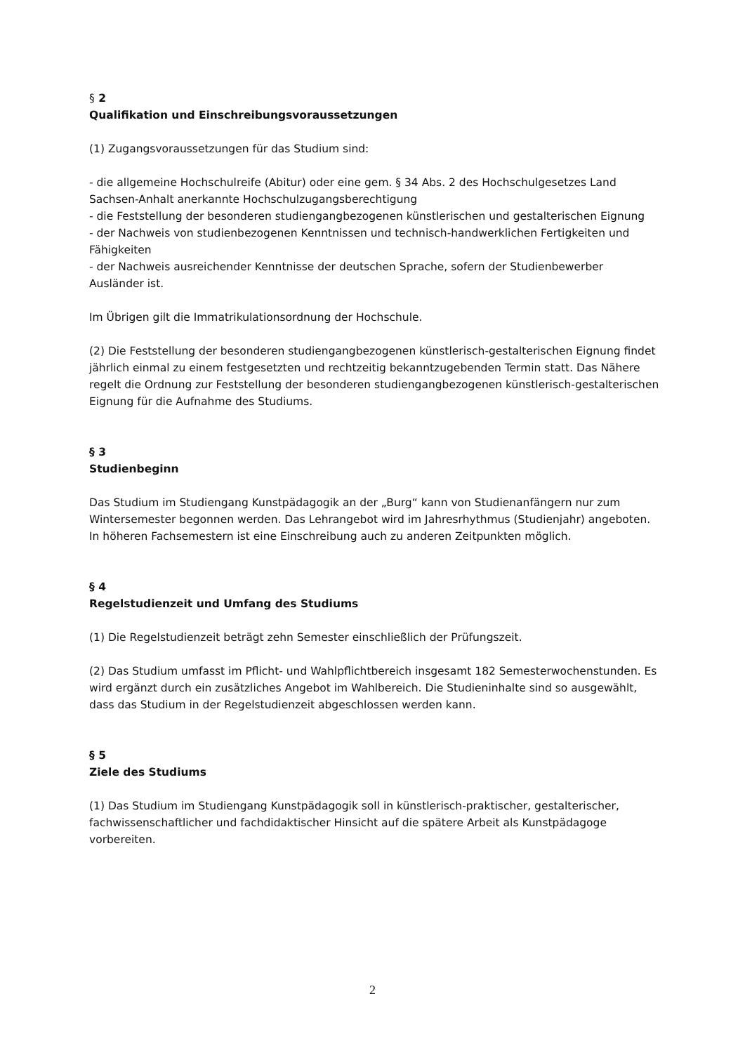§ 2
Qualifikation und Einschreibungsvoraussetzungen
(1) Zugangsvoraussetzungen für das Studium sind:
- die allgemeine Hochschulreife (Abitur) oder eine gem. § 34 Abs. 2 des Hochschulgesetzes Land Sachsen-Anhalt anerkannte Hochschulzugangsberechtigung
- die Feststellung der besonderen studiengangbezogenen künstlerischen und gestalterischen Eignung
- der Nachweis von studienbezogenen Kenntnissen und technisch-handwerklichen Fertigkeiten und Fähigkeiten
- der Nachweis ausreichender Kenntnisse der deutschen Sprache, sofern der Studienbewerber Ausländer ist.
Im Übrigen gilt die Immatrikulationsordnung der Hochschule.
(2) Die Feststellung der besonderen studiengangbezogenen künstlerisch-gestalterischen Eignung findet jährlich einmal zu einem festgesetzten und rechtzeitig bekanntzugebenden Termin statt. Das Nähere regelt die Ordnung zur Feststellung der besonderen studiengangbezogenen künstlerisch-gestalterischen Eignung für die Aufnahme des Studiums.
§ 3
Studienbeginn
Das Studium im Studiengang Kunstpädagogik an der „Burg“ kann von Studienanfängern nur zum Wintersemester begonnen werden. Das Lehrangebot wird im Jahresrhythmus (Studienjahr) angeboten. In höheren Fachsemestern ist eine Einschreibung auch zu anderen Zeitpunkten möglich.
§ 4
Regelstudienzeit und Umfang des Studiums
(1) Die Regelstudienzeit beträgt zehn Semester einschließlich der Prüfungszeit.
(2) Das Studium umfasst im Pflicht- und Wahlpflichtbereich insgesamt 182 Semesterwochenstunden. Es wird ergänzt durch ein zusätzliches Angebot im Wahlbereich. Die Studieninhalte sind so ausgewählt, dass das Studium in der Regelstudienzeit abgeschlossen werden kann.
§ 5
Ziele des Studiums
(1) Das Studium im Studiengang Kunstpädagogik soll in künstlerisch-praktischer, gestalterischer, fachwissenschaftlicher und fachdidaktischer Hinsicht auf die spätere Arbeit als Kunstpädagoge vorbereiten.
2